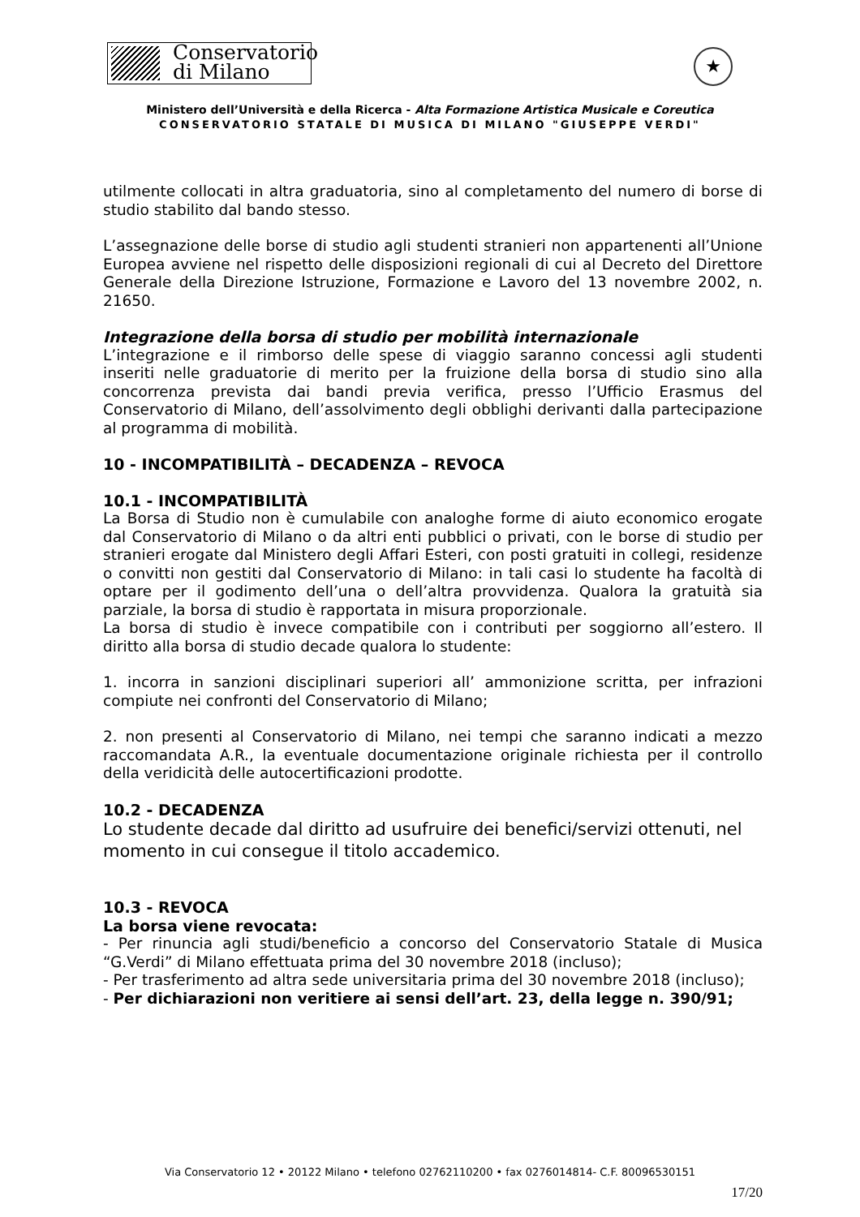Conservatorio
di Milano
★
Ministero dell’Università e della Ricerca - Alta Formazione Artistica Musicale e Coreutica
CONSERVATORIO STATALE DI MUSICA DI MILANO "GIUSEPPE VERDI"
utilmente collocati in altra graduatoria, sino al completamento del numero di borse di studio stabilito dal bando stesso.
L’assegnazione delle borse di studio agli studenti stranieri non appartenenti all’Unione Europea avviene nel rispetto delle disposizioni regionali di cui al Decreto del Direttore Generale della Direzione Istruzione, Formazione e Lavoro del 13 novembre 2002, n. 21650.
Integrazione della borsa di studio per mobilità internazionale
L’integrazione e il rimborso delle spese di viaggio saranno concessi agli studenti inseriti nelle graduatorie di merito per la fruizione della borsa di studio sino alla concorrenza prevista dai bandi previa verifica, presso l’Ufficio Erasmus del Conservatorio di Milano, dell’assolvimento degli obblighi derivanti dalla partecipazione al programma di mobilità.
10 - INCOMPATIBILITÀ – DECADENZA – REVOCA
10.1 - INCOMPATIBILITÀ
La Borsa di Studio non è cumulabile con analoghe forme di aiuto economico erogate dal Conservatorio di Milano o da altri enti pubblici o privati, con le borse di studio per stranieri erogate dal Ministero degli Affari Esteri, con posti gratuiti in collegi, residenze o convitti non gestiti dal Conservatorio di Milano: in tali casi lo studente ha facoltà di optare per il godimento dell’una o dell’altra provvidenza. Qualora la gratuità sia parziale, la borsa di studio è rapportata in misura proporzionale.
La borsa di studio è invece compatibile con i contributi per soggiorno all’estero. Il diritto alla borsa di studio decade qualora lo studente:
1. incorra in sanzioni disciplinari superiori all’ ammonizione scritta, per infrazioni compiute nei confronti del Conservatorio di Milano;
2. non presenti al Conservatorio di Milano, nei tempi che saranno indicati a mezzo raccomandata A.R., la eventuale documentazione originale richiesta per il controllo della veridicità delle autocertificazioni prodotte.
10.2 - DECADENZA
Lo studente decade dal diritto ad usufruire dei benefici/servizi ottenuti, nel momento in cui consegue il titolo accademico.
10.3 - REVOCA
La borsa viene revocata:
- Per rinuncia agli studi/beneficio a concorso del Conservatorio Statale di Musica “G.Verdi” di Milano effettuata prima del 30 novembre 2018 (incluso);
- Per trasferimento ad altra sede universitaria prima del 30 novembre 2018 (incluso);
- Per dichiarazioni non veritiere ai sensi dell’art. 23, della legge n. 390/91;
Via Conservatorio 12 • 20122 Milano • telefono 02762110200 • fax 0276014814- C.F. 80096530151
17/20